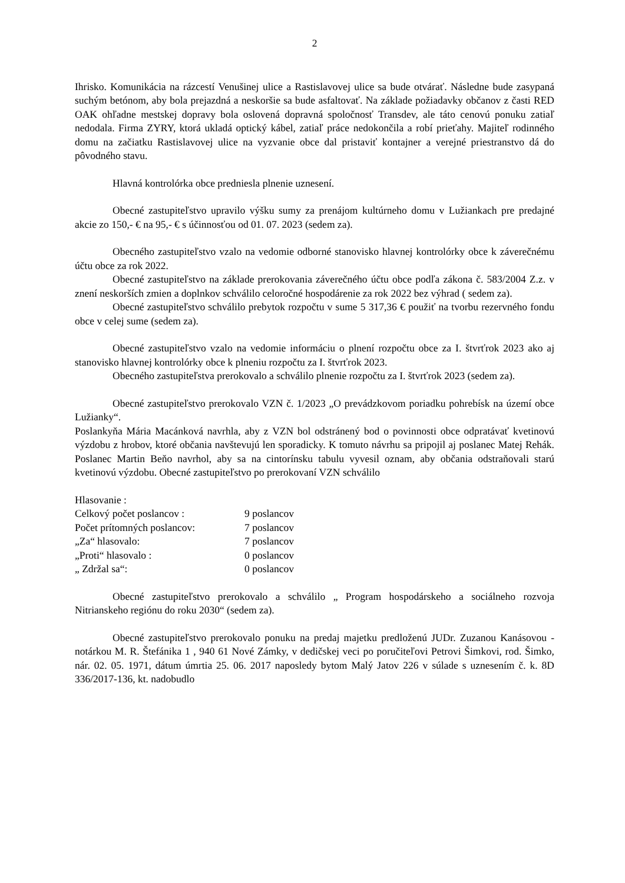2
Ihrisko. Komunikácia na rázcestí Venušinej ulice a Rastislavovej ulice sa bude otvárať. Následne bude zasypaná suchým betónom, aby bola prejazdná a neskoršie sa bude asfaltovať. Na základe požiadavky občanov z časti RED OAK ohľadne mestskej dopravy bola oslovená dopravná spoločnosť Transdev, ale táto cenovú ponuku zatiaľ nedodala. Firma ZYRY, ktorá ukladá optický kábel, zatiaľ práce nedokončila a robí prieťahy. Majiteľ rodinného domu na začiatku Rastislavovej ulice na vyzvanie obce dal pristaviť kontajner a verejné priestranstvo dá do pôvodného stavu.
Hlavná kontrolórka obce predniesla plnenie uznesení.
Obecné zastupiteľstvo upravilo výšku sumy za prenájom kultúrneho domu v Lužiankach pre predajné akcie zo 150,- € na 95,- € s účinnosťou od 01. 07. 2023 (sedem za).
Obecného zastupiteľstvo vzalo na vedomie odborné stanovisko hlavnej kontrolórky obce k záverečnému účtu obce za rok 2022.
Obecné zastupiteľstvo na základe prerokovania záverečného účtu obce podľa zákona č. 583/2004 Z.z. v znení neskorších zmien a doplnkov schválilo celoročné hospodárenie za rok 2022 bez výhrad ( sedem za).
Obecné zastupiteľstvo schválilo prebytok rozpočtu v sume 5 317,36 € použiť na tvorbu rezervného fondu obce v celej sume (sedem za).
Obecné zastupiteľstvo vzalo na vedomie informáciu o plnení rozpočtu obce za I. štvrťrok 2023 ako aj stanovisko hlavnej kontrolórky obce k plneniu rozpočtu za I. štvrťrok 2023.
Obecného zastupiteľstva prerokovalo a schválilo plnenie rozpočtu za I. štvrťrok 2023 (sedem za).
Obecné zastupiteľstvo prerokovalo VZN č. 1/2023 „O prevádzkovom poriadku pohrebísk na území obce Lužianky“.
Poslankyňa Mária Macánková navrhla, aby z VZN bol odstránený bod o povinnosti obce odpratávať kvetinovú výzdobu z hrobov, ktoré občania navštevujú len sporadicky. K tomuto návrhu sa pripojil aj poslanec Matej Rehák. Poslanec Martin Beňo navrhol, aby sa na cintorínsku tabulu vyvesil oznam, aby občania odstraňovali starú kvetinovú výzdobu. Obecné zastupiteľstvo po prerokovaní VZN schválilo
Hlasovanie :
| Celkový počet poslancov : | 9 poslancov |
| Počet prítomných poslancov: | 7 poslancov |
| „Za“ hlasovalo: | 7 poslancov |
| „Proti“ hlasovalo : | 0 poslancov |
| „ Zdržal sa“: | 0 poslancov |
Obecné zastupiteľstvo prerokovalo a schválilo „ Program hospodárskeho a sociálneho rozvoja Nitrianskeho regiónu do roku 2030“ (sedem za).
Obecné zastupiteľstvo prerokovalo ponuku na predaj majetku predloženú JUDr. Zuzanou Kanásovou - notárkou M. R. Štefánika 1 , 940 61 Nové Zámky, v dedičskej veci po poručiteľovi Petrovi Šimkovi, rod. Šimko, nár. 02. 05. 1971, dátum úmrtia 25. 06. 2017 naposledy bytom Malý Jatov 226 v súlade s uznesením č. k. 8D 336/2017-136, kt. nadobudlo